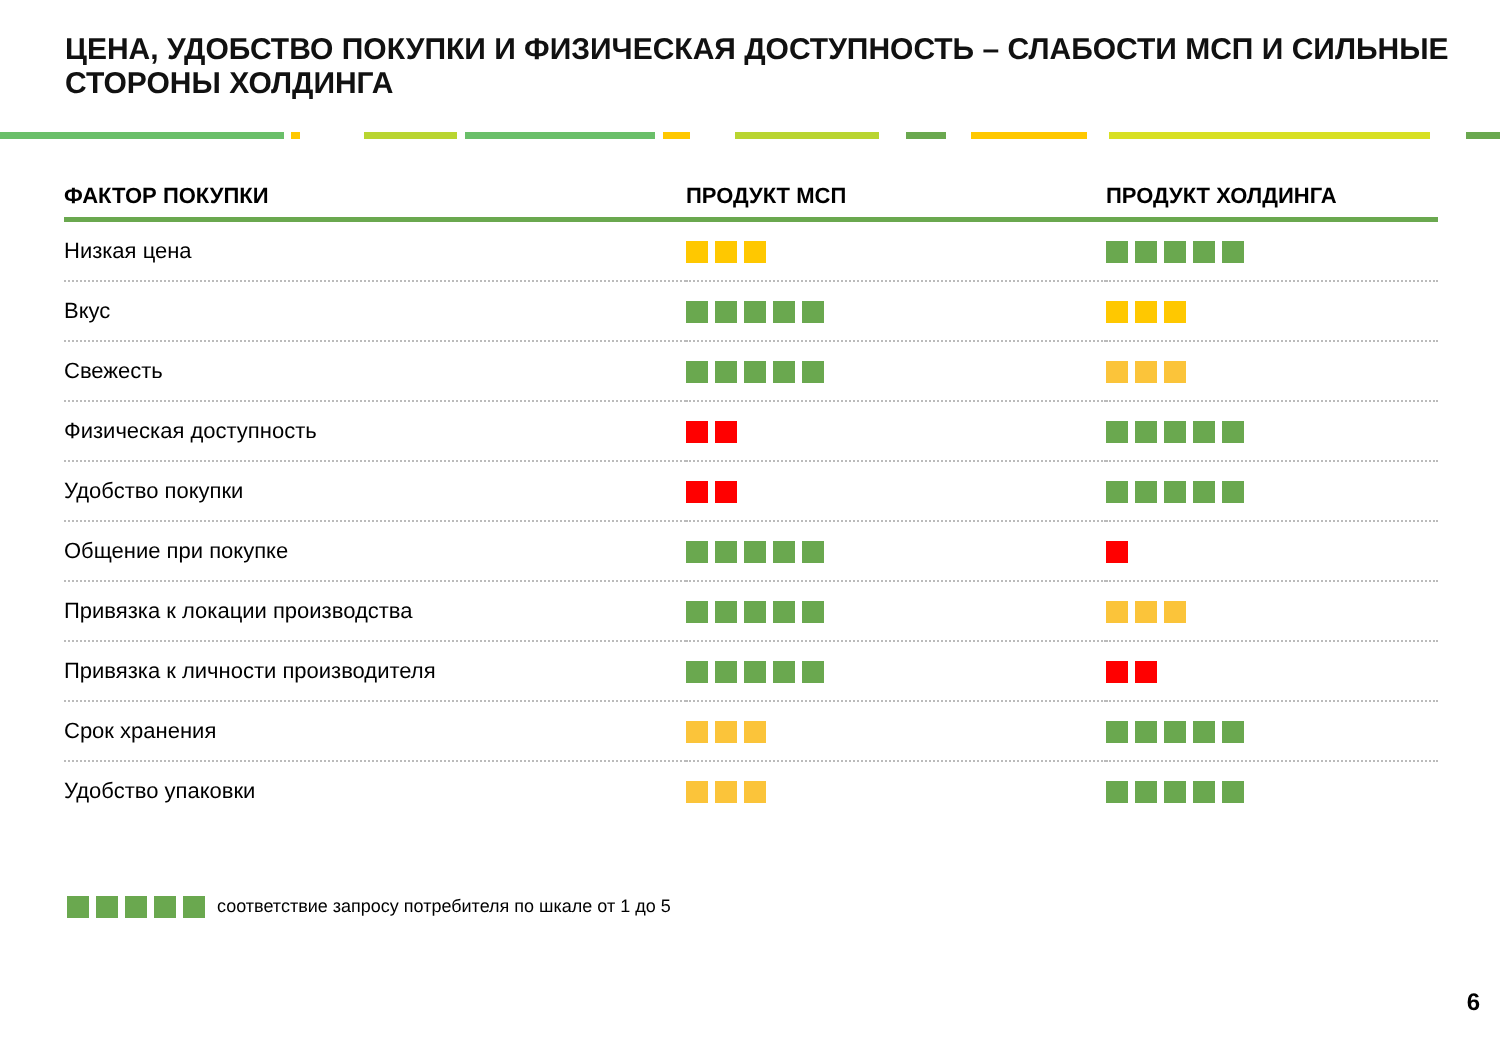ЦЕНА, УДОБСТВО ПОКУПКИ И ФИЗИЧЕСКАЯ ДОСТУПНОСТЬ – СЛАБОСТИ МСП И СИЛЬНЫЕ СТОРОНЫ ХОЛДИНГА
| ФАКТОР ПОКУПКИ | ПРОДУКТ МСП | ПРОДУКТ ХОЛДИНГА |
| --- | --- | --- |
| Низкая цена | | |
| Вкус | | |
| Свежесть | | |
| Физическая доступность | | |
| Удобство покупки | | |
| Общение при покупке | | |
| Привязка к локации производства | | |
| Привязка к личности производителя | | |
| Срок хранения | | |
| Удобство упаковки | | |
соответствие запросу потребителя по шкале от 1 до 5
6